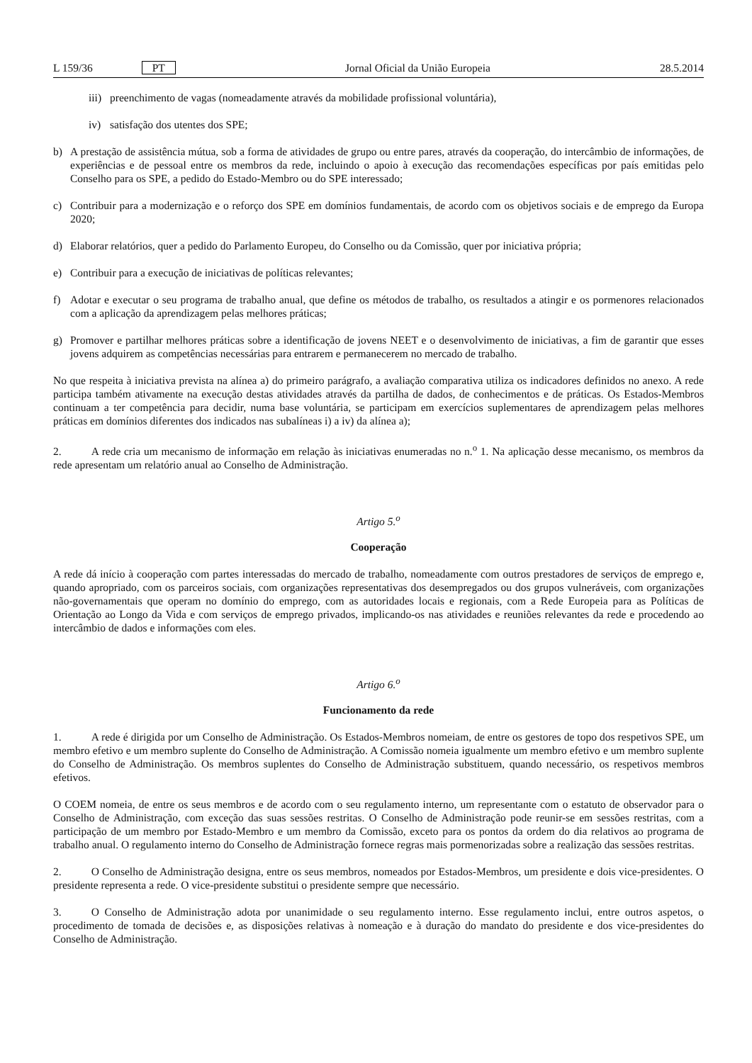L 159/36 PT Jornal Oficial da União Europeia 28.5.2014
iii) preenchimento de vagas (nomeadamente através da mobilidade profissional voluntária),
iv) satisfação dos utentes dos SPE;
b) A prestação de assistência mútua, sob a forma de atividades de grupo ou entre pares, através da cooperação, do intercâmbio de informações, de experiências e de pessoal entre os membros da rede, incluindo o apoio à execução das recomendações específicas por país emitidas pelo Conselho para os SPE, a pedido do Estado-Membro ou do SPE interessado;
c) Contribuir para a modernização e o reforço dos SPE em domínios fundamentais, de acordo com os objetivos sociais e de emprego da Europa 2020;
d) Elaborar relatórios, quer a pedido do Parlamento Europeu, do Conselho ou da Comissão, quer por iniciativa própria;
e) Contribuir para a execução de iniciativas de políticas relevantes;
f) Adotar e executar o seu programa de trabalho anual, que define os métodos de trabalho, os resultados a atingir e os pormenores relacionados com a aplicação da aprendizagem pelas melhores práticas;
g) Promover e partilhar melhores práticas sobre a identificação de jovens NEET e o desenvolvimento de iniciativas, a fim de garantir que esses jovens adquirem as competências necessárias para entrarem e permanecerem no mercado de trabalho.
No que respeita à iniciativa prevista na alínea a) do primeiro parágrafo, a avaliação comparativa utiliza os indicadores definidos no anexo. A rede participa também ativamente na execução destas atividades através da partilha de dados, de conhecimentos e de práticas. Os Estados-Membros continuam a ter competência para decidir, numa base voluntária, se participam em exercícios suplementares de aprendizagem pelas melhores práticas em domínios diferentes dos indicados nas subalíneas i) a iv) da alínea a);
2. A rede cria um mecanismo de informação em relação às iniciativas enumeradas no n.<sup>o</sup> 1. Na aplicação desse mecanismo, os membros da rede apresentam um relatório anual ao Conselho de Administração.
Artigo 5.<sup>o</sup>
Cooperação
A rede dá início à cooperação com partes interessadas do mercado de trabalho, nomeadamente com outros prestadores de serviços de emprego e, quando apropriado, com os parceiros sociais, com organizações representativas dos desempregados ou dos grupos vulneráveis, com organizações não-governamentais que operam no domínio do emprego, com as autoridades locais e regionais, com a Rede Europeia para as Políticas de Orientação ao Longo da Vida e com serviços de emprego privados, implicando-os nas atividades e reuniões relevantes da rede e procedendo ao intercâmbio de dados e informações com eles.
Artigo 6.<sup>o</sup>
Funcionamento da rede
1. A rede é dirigida por um Conselho de Administração. Os Estados-Membros nomeiam, de entre os gestores de topo dos respetivos SPE, um membro efetivo e um membro suplente do Conselho de Administração. A Comissão nomeia igualmente um membro efetivo e um membro suplente do Conselho de Administração. Os membros suplentes do Conselho de Administração substituem, quando necessário, os respetivos membros efetivos.
O COEM nomeia, de entre os seus membros e de acordo com o seu regulamento interno, um representante com o estatuto de observador para o Conselho de Administração, com exceção das suas sessões restritas. O Conselho de Administração pode reunir-se em sessões restritas, com a participação de um membro por Estado-Membro e um membro da Comissão, exceto para os pontos da ordem do dia relativos ao programa de trabalho anual. O regulamento interno do Conselho de Administração fornece regras mais pormenorizadas sobre a realização das sessões restritas.
2. O Conselho de Administração designa, entre os seus membros, nomeados por Estados-Membros, um presidente e dois vice-presidentes. O presidente representa a rede. O vice-presidente substitui o presidente sempre que necessário.
3. O Conselho de Administração adota por unanimidade o seu regulamento interno. Esse regulamento inclui, entre outros aspetos, o procedimento de tomada de decisões e, as disposições relativas à nomeação e à duração do mandato do presidente e dos vice-presidentes do Conselho de Administração.